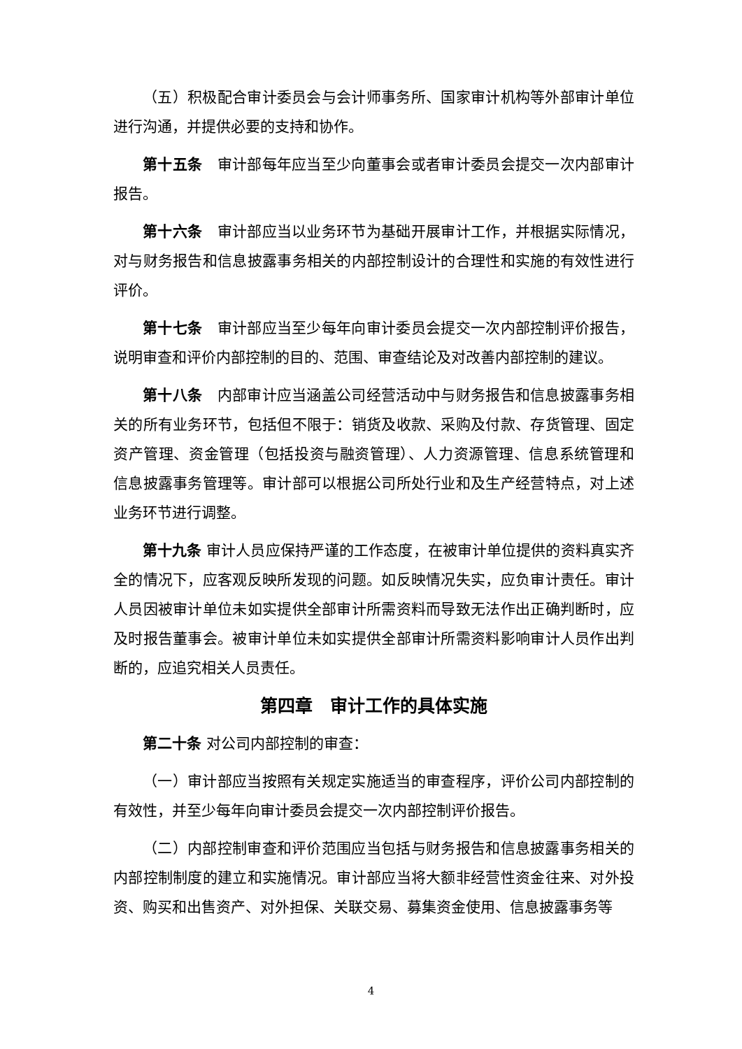（五）积极配合审计委员会与会计师事务所、国家审计机构等外部审计单位进行沟通，并提供必要的支持和协作。
第十五条　审计部每年应当至少向董事会或者审计委员会提交一次内部审计报告。
第十六条　审计部应当以业务环节为基础开展审计工作，并根据实际情况，对与财务报告和信息披露事务相关的内部控制设计的合理性和实施的有效性进行评价。
第十七条　审计部应当至少每年向审计委员会提交一次内部控制评价报告，说明审查和评价内部控制的目的、范围、审查结论及对改善内部控制的建议。
第十八条　内部审计应当涵盖公司经营活动中与财务报告和信息披露事务相关的所有业务环节，包括但不限于：销货及收款、采购及付款、存货管理、固定资产管理、资金管理（包括投资与融资管理）、人力资源管理、信息系统管理和信息披露事务管理等。审计部可以根据公司所处行业和及生产经营特点，对上述业务环节进行调整。
第十九条 审计人员应保持严谨的工作态度，在被审计单位提供的资料真实齐全的情况下，应客观反映所发现的问题。如反映情况失实，应负审计责任。审计人员因被审计单位未如实提供全部审计所需资料而导致无法作出正确判断时，应及时报告董事会。被审计单位未如实提供全部审计所需资料影响审计人员作出判断的，应追究相关人员责任。
第四章　审计工作的具体实施
第二十条 对公司内部控制的审查：
（一）审计部应当按照有关规定实施适当的审查程序，评价公司内部控制的有效性，并至少每年向审计委员会提交一次内部控制评价报告。
（二）内部控制审查和评价范围应当包括与财务报告和信息披露事务相关的内部控制制度的建立和实施情况。审计部应当将大额非经营性资金往来、对外投资、购买和出售资产、对外担保、关联交易、募集资金使用、信息披露事务等
4